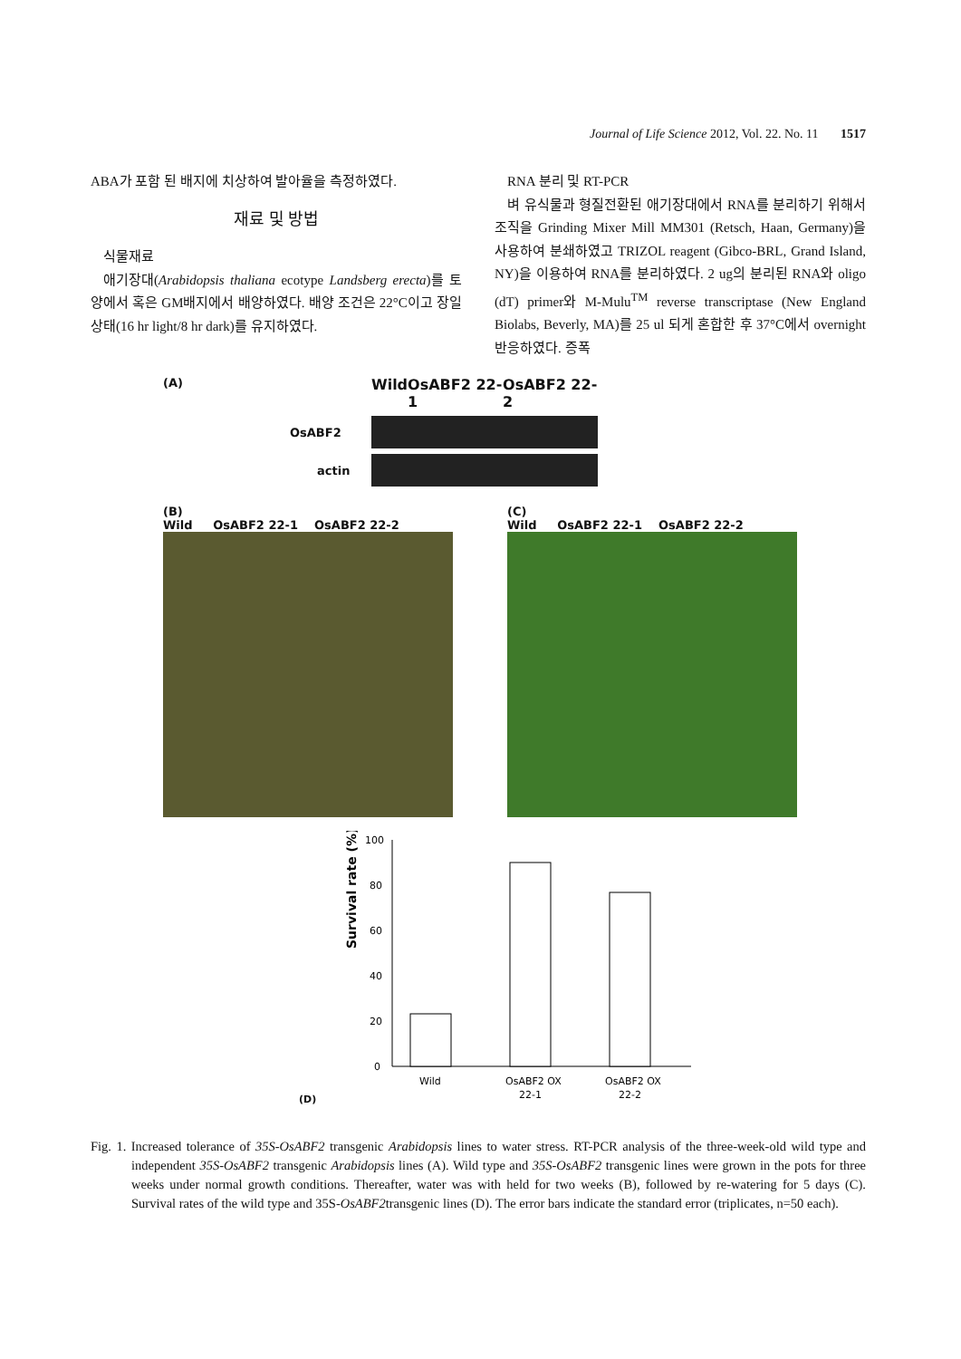Journal of Life Science 2012, Vol. 22. No. 11 1517
ABA가 포함 된 배지에 치상하여 발아율을 측정하였다.
재료 및 방법
식물재료
애기장대(Arabidopsis thaliana ecotype Landsberg erecta)를 토양에서 혹은 GM배지에서 배양하였다. 배양 조건은 22°C이고 장일상태(16 hr light/8 hr dark)를 유지하였다.
RNA 분리 및 RT-PCR
벼 유식물과 형질전환된 애기장대에서 RNA를 분리하기 위해서 조직을 Grinding Mixer Mill MM301 (Retsch, Haan, Germany)을 사용하여 분쇄하였고 TRIZOL reagent (Gibco-BRL, Grand Island, NY)을 이용하여 RNA를 분리하였다. 2 ug의 분리된 RNA와 oligo (dT) primer와 M-Mulu<sup>TM</sup> reverse transcriptase (New England Biolabs, Beverly, MA)를 25 ul 되게 혼합한 후 37°C에서 overnight 반응하였다. 증폭
(A)
Wild OsABF2 22-1 OsABF2 22-2
OsABF2
actin
(B)
Wild OsABF2 22-1 OsABF2 22-2
(C)
Wild OsABF2 22-1 OsABF2 22-2
(D)
Survival rate (%)
100
80
60
40
20
0
Wild
OsABF2 OX
22-1
OsABF2 OX
22-2
Fig. 1. Increased tolerance of 35S-OsABF2 transgenic Arabidopsis lines to water stress. RT-PCR analysis of the three-week-old wild type and independent 35S-OsABF2 transgenic Arabidopsis lines (A). Wild type and 35S-OsABF2 transgenic lines were grown in the pots for three weeks under normal growth conditions. Thereafter, water was with held for two weeks (B), followed by re-watering for 5 days (C). Survival rates of the wild type and 35S-OsABF2transgenic lines (D). The error bars indicate the standard error (triplicates, n=50 each).